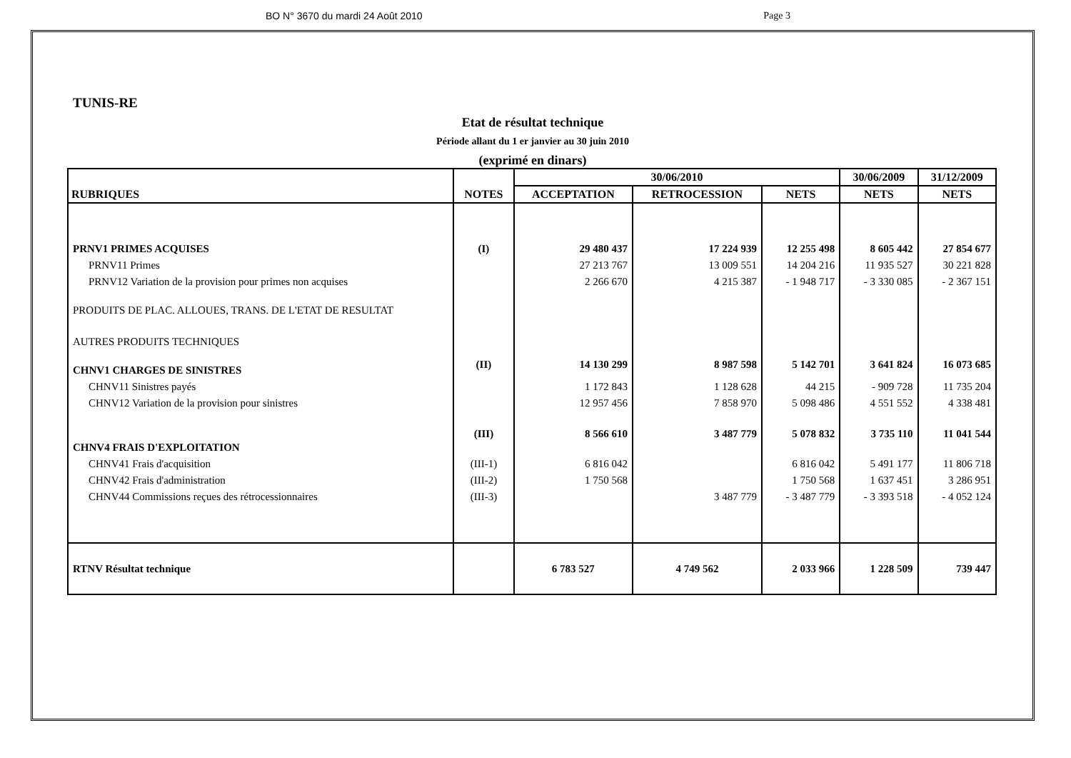BO N° 3670 du mardi 24 Août 2010 Page 3
TUNIS-RE
Etat de résultat technique
Période allant du 1 er janvier au 30 juin 2010
(exprimé en dinars)
| RUBRIQUES | NOTES | 30/06/2010 | | | 30/06/2009 | 31/12/2009 |
| --- | --- | --- | --- | --- | --- | --- |
| | | ACCEPTATION | RETROCESSION | NETS | NETS | NETS |
| PRNV1 PRIMES ACQUISES | (I) | 29 480 437 | 17 224 939 | 12 255 498 | 8 605 442 | 27 854 677 |
| PRNV11 Primes | | 27 213 767 | 13 009 551 | 14 204 216 | 11 935 527 | 30 221 828 |
| PRNV12 Variation de la provision pour primes non acquises | | 2 266 670 | 4 215 387 | - 1 948 717 | - 3 330 085 | - 2 367 151 |
| PRODUITS DE PLAC. ALLOUES, TRANS. DE L'ETAT DE RESULTAT | | | | | | |
| AUTRES PRODUITS TECHNIQUES | | | | | | |
| CHNV1 CHARGES DE SINISTRES | (II) | 14 130 299 | 8 987 598 | 5 142 701 | 3 641 824 | 16 073 685 |
| CHNV11 Sinistres payés | | 1 172 843 | 1 128 628 | 44 215 | - 909 728 | 11 735 204 |
| CHNV12 Variation de la provision pour sinistres | | 12 957 456 | 7 858 970 | 5 098 486 | 4 551 552 | 4 338 481 |
| CHNV4 FRAIS D'EXPLOITATION | (III) | 8 566 610 | 3 487 779 | 5 078 832 | 3 735 110 | 11 041 544 |
| CHNV41 Frais d'acquisition | (III-1) | 6 816 042 | | 6 816 042 | 5 491 177 | 11 806 718 |
| CHNV42 Frais d'administration | (III-2) | 1 750 568 | | 1 750 568 | 1 637 451 | 3 286 951 |
| CHNV44 Commissions reçues des rétrocessionnaires | (III-3) | | 3 487 779 | - 3 487 779 | - 3 393 518 | - 4 052 124 |
| RTNV Résultat technique | | 6 783 527 | 4 749 562 | 2 033 966 | 1 228 509 | 739 447 |